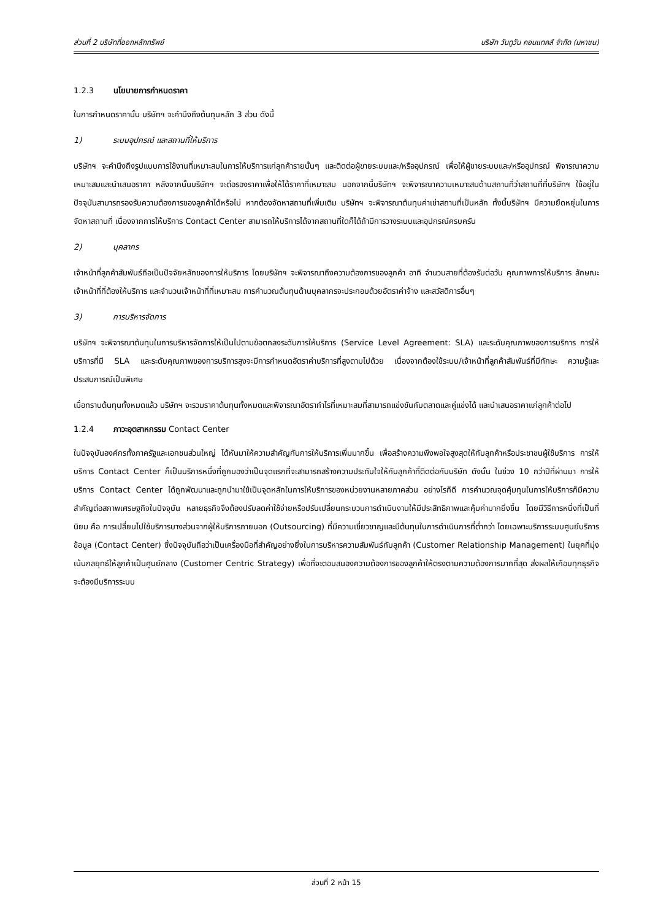ส่วนที่ 2 บริษัทที่ออกหลักทรัพย์ บริษัท วันทูวัน คอนแทคส์ จำกัด (มหาชน)
1.2.3 นโยบายการกำหนดราคา
ในการกำหนดราคานั้น บริษัทฯ จะคำนึงถึงต้นทุนหลัก 3 ส่วน ดังนี้
1) ระบบอุปกรณ์ และสถานที่ให้บริการ
บริษัทฯ จะคำนึงถึงรูปแบบการใช้งานที่เหมาะสมในการให้บริการแก่ลูกค้ารายนั้นๆ และติดต่อผู้ขายระบบและ/หรืออุปกรณ์ เพื่อให้ผู้ขายระบบและ/หรืออุปกรณ์ พิจารณาความเหมาะสมและนำเสนอราคา หลังจากนั้นบริษัทฯ จะต่อรองราคาเพื่อให้ได้ราคาที่เหมาะสม นอกจากนี้บริษัทฯ จะพิจารณาความเหมาะสมด้านสถานที่ว่าสถานที่ที่บริษัทฯ ใช้อยู่ในปัจจุบันสามารถรองรับความต้องการของลูกค้าได้หรือไม่ หากต้องจัดหาสถานที่เพิ่มเติม บริษัทฯ จะพิจารณาต้นทุนค่าเช่าสถานที่เป็นหลัก ทั้งนี้บริษัทฯ มีความยืดหยุ่นในการจัดหาสถานที่ เนื่องจากการให้บริการ Contact Center สามารถให้บริการได้จากสถานที่ใดก็ได้ถ้ามีการวางระบบและอุปกรณ์ครบครัน
2) บุคลากร
เจ้าหน้าที่ลูกค้าสัมพันธ์ถือเป็นปัจจัยหลักของการให้บริการ โดยบริษัทฯ จะพิจารณาถึงความต้องการของลูกค้า อาทิ จำนวนสายที่ต้องรับต่อวัน คุณภาพการให้บริการ ลักษณะเจ้าหน้าที่ที่ต้องให้บริการ และจำนวนเจ้าหน้าที่ที่เหมาะสม การคำนวณต้นทุนด้านบุคลากรจะประกอบด้วยอัตราค่าจ้าง และสวัสดิการอื่นๆ
3) การบริหารจัดการ
บริษัทฯ จะพิจารณาต้นทุนในการบริหารจัดการให้เป็นไปตามข้อตกลงระดับการให้บริการ (Service Level Agreement: SLA) และระดับคุณภาพของการบริการ การให้บริการที่มี SLA และระดับคุณภาพของการบริการสูงจะมีการกำหนดอัตราค่าบริการที่สูงตามไปด้วย เนื่องจากต้องใช้ระบบ/เจ้าหน้าที่ลูกค้าสัมพันธ์ที่มีทักษะ ความรู้และประสบการณ์เป็นพิเศษ
เมื่อทราบต้นทุนทั้งหมดแล้ว บริษัทฯ จะรวมราคาต้นทุนทั้งหมดและพิจารณาอัตรากำไรที่เหมาะสมที่สามารถแข่งขันกับตลาดและคู่แข่งได้ และนำเสนอราคาแก่ลูกค้าต่อไป
1.2.4 ภาวะอุตสาหกรรม Contact Center
ในปัจจุบันองค์กรทั้งภาครัฐและเอกชนส่วนใหญ่ ได้หันมาให้ความสำคัญกับการให้บริการเพิ่มมากขึ้น เพื่อสร้างความพึงพอใจสูงสุดให้กับลูกค้าหรือประชาชนผู้ใช้บริการ การให้บริการ Contact Center ก็เป็นบริการหนึ่งที่ถูกมองว่าเป็นจุดแรกที่จะสามารถสร้างความประทับใจให้กับลูกค้าที่ติดต่อกับบริษัท ดังนั้น ในช่วง 10 กว่าปีที่ผ่านมา การให้บริการ Contact Center ได้ถูกพัฒนาและถูกนำมาใช้เป็นจุดหลักในการให้บริการของหน่วยงานหลายภาคส่วน อย่างไรก็ดี การคำนวณจุดคุ้มทุนในการให้บริการก็มีความสำคัญต่อสภาพเศรษฐกิจในปัจจุบัน หลายธุรกิจจึงต้องปรับลดค่าใช้จ่ายหรือปรับเปลี่ยนกระบวนการดำเนินงานให้มีประสิทธิภาพและคุ้มค่ามากยิ่งขึ้น โดยมีวิธีการหนึ่งที่เป็นที่นิยม คือ การเปลี่ยนไปใช้บริการบางส่วนจากผู้ให้บริการภายนอก (Outsourcing) ที่มีความเชี่ยวชาญและมีต้นทุนในการดำเนินการที่ต่ำกว่า โดยเฉพาะบริการระบบศูนย์บริการข้อมูล (Contact Center) ซึ่งปัจจุบันถือว่าเป็นเครื่องมือที่สำคัญอย่างยิ่งในการบริหารความสัมพันธ์กับลูกค้า (Customer Relationship Management) ในยุคที่มุ่งเน้นกลยุทธ์ให้ลูกค้าเป็นศูนย์กลาง (Customer Centric Strategy) เพื่อที่จะตอบสนองความต้องการของลูกค้าให้ตรงตามความต้องการมากที่สุด ส่งผลให้เกือบทุกธุรกิจจะต้องมีบริการระบบ
ส่วนที่ 2 หน้า 15